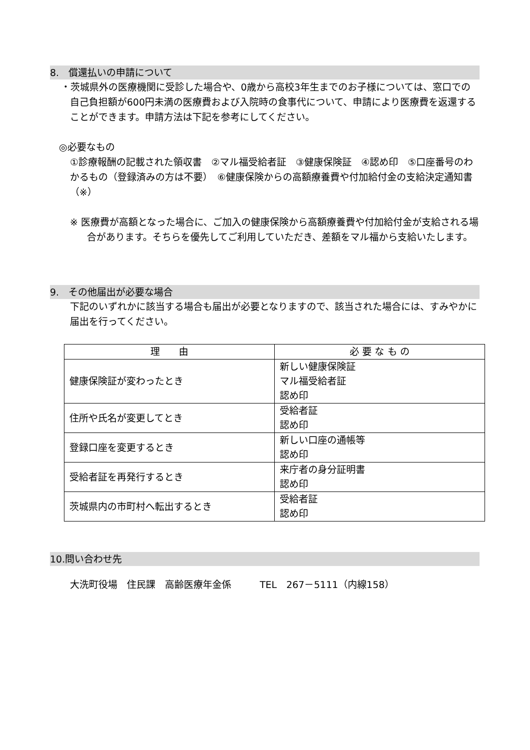8.　償還払いの申請について
・茨城県外の医療機関に受診した場合や、0歳から高校3年生までのお子様については、窓口での自己負担額が600円未満の医療費および入院時の食事代について、申請により医療費を返還することができます。申請方法は下記を参考にしてください。
◎必要なもの
①診療報酬の記載された領収書　②マル福受給者証　③健康保険証　④認め印　⑤口座番号のわかるもの（登録済みの方は不要）　⑥健康保険からの高額療養費や付加給付金の支給決定通知書（※）
※ 医療費が高額となった場合に、ご加入の健康保険から高額療養費や付加給付金が支給される場合があります。そちらを優先してご利用していただき、差額をマル福から支給いたします。
9.　その他届出が必要な場合
下記のいずれかに該当する場合も届出が必要となりますので、該当された場合には、すみやかに届出を行ってください。
| 理 由 | 必 要 な も の |
| --- | --- |
| 健康保険証が変わったとき | 新しい健康保険証 マル福受給者証 認め印 |
| 住所や氏名が変更してとき | 受給者証 認め印 |
| 登録口座を変更するとき | 新しい口座の通帳等 認め印 |
| 受給者証を再発行するとき | 来庁者の身分証明書 認め印 |
| 茨城県内の市町村へ転出するとき | 受給者証 認め印 |
10.問い合わせ先
大洗町役場　住民課　高齢医療年金係　　　TEL　267－5111（内線158）